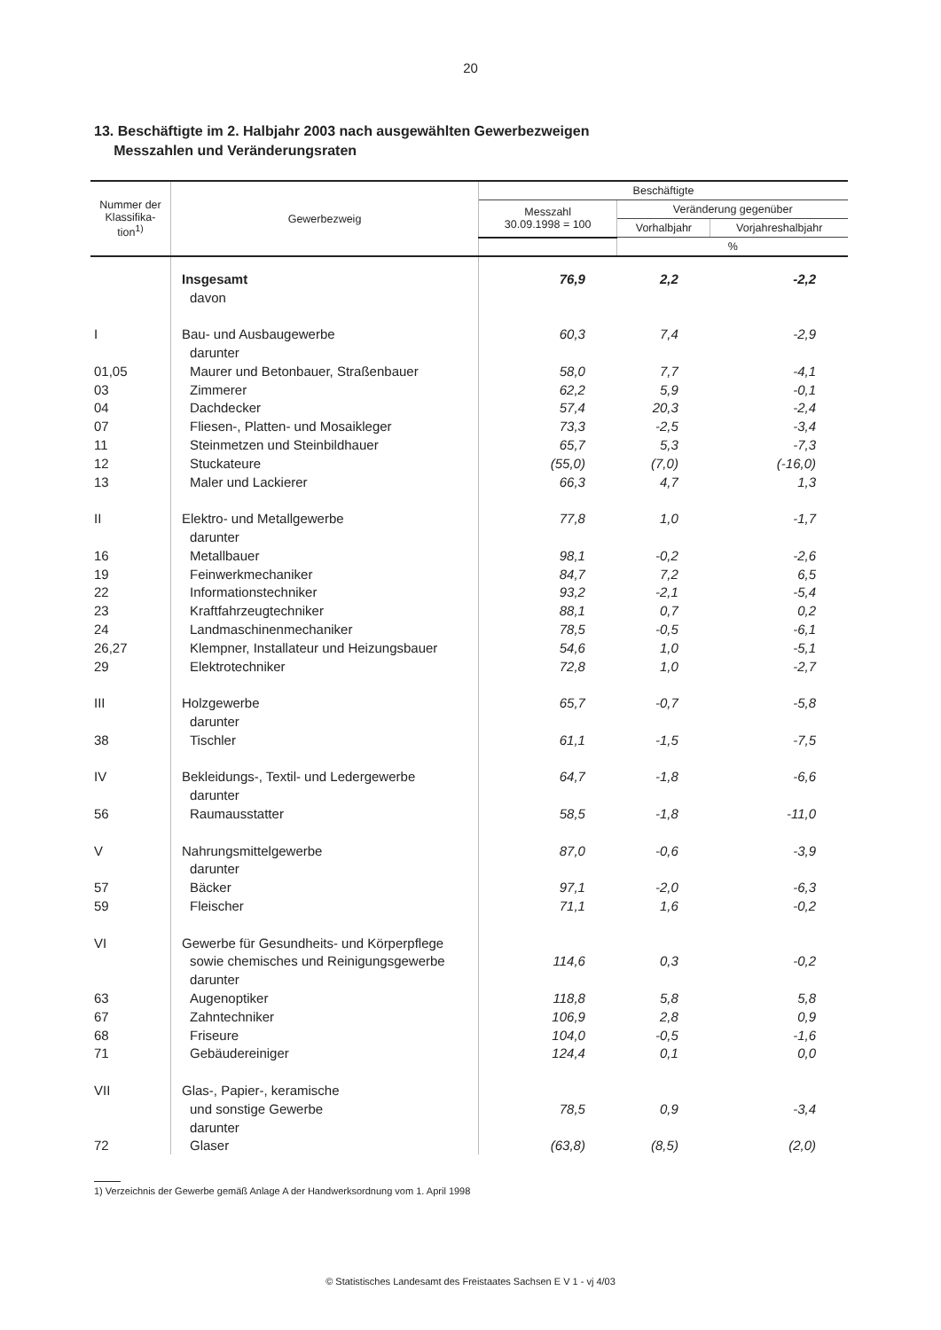20
13. Beschäftigte im 2. Halbjahr 2003 nach ausgewählten Gewerbezweigen
Messzahlen und Veränderungsraten
| Nummer der Klassifika-tion<sup>1)</sup> | Gewerbezweig | Beschäftigte | | |
| --- | --- | --- | --- | --- |
| | | Messzahl 30.09.1998 = 100 | Veränderung gegenüber | |
| | | | Vorhalbjahr | Vorjahreshalbjahr |
| | | | % | |
| | Insgesamt | 76,9 | 2,2 | -2,2 |
| | davon | | | |
| I | Bau- und Ausbaugewerbe | 60,3 | 7,4 | -2,9 |
| | darunter | | | |
| 01,05 | Maurer und Betonbauer, Straßenbauer | 58,0 | 7,7 | -4,1 |
| 03 | Zimmerer | 62,2 | 5,9 | -0,1 |
| 04 | Dachdecker | 57,4 | 20,3 | -2,4 |
| 07 | Fliesen-, Platten- und Mosaikleger | 73,3 | -2,5 | -3,4 |
| 11 | Steinmetzen und Steinbildhauer | 65,7 | 5,3 | -7,3 |
| 12 | Stuckateure | (55,0) | (7,0) | (-16,0) |
| 13 | Maler und Lackierer | 66,3 | 4,7 | 1,3 |
| II | Elektro- und Metallgewerbe | 77,8 | 1,0 | -1,7 |
| | darunter | | | |
| 16 | Metallbauer | 98,1 | -0,2 | -2,6 |
| 19 | Feinwerkmechaniker | 84,7 | 7,2 | 6,5 |
| 22 | Informationstechniker | 93,2 | -2,1 | -5,4 |
| 23 | Kraftfahrzeugtechniker | 88,1 | 0,7 | 0,2 |
| 24 | Landmaschinenmechaniker | 78,5 | -0,5 | -6,1 |
| 26,27 | Klempner, Installateur und Heizungsbauer | 54,6 | 1,0 | -5,1 |
| 29 | Elektrotechniker | 72,8 | 1,0 | -2,7 |
| III | Holzgewerbe | 65,7 | -0,7 | -5,8 |
| | darunter | | | |
| 38 | Tischler | 61,1 | -1,5 | -7,5 |
| IV | Bekleidungs-, Textil- und Ledergewerbe | 64,7 | -1,8 | -6,6 |
| | darunter | | | |
| 56 | Raumausstatter | 58,5 | -1,8 | -11,0 |
| V | Nahrungsmittelgewerbe | 87,0 | -0,6 | -3,9 |
| | darunter | | | |
| 57 | Bäcker | 97,1 | -2,0 | -6,3 |
| 59 | Fleischer | 71,1 | 1,6 | -0,2 |
| VI | Gewerbe für Gesundheits- und Körperpflege | | | |
| | sowie chemisches und Reinigungsgewerbe | 114,6 | 0,3 | -0,2 |
| | darunter | | | |
| 63 | Augenoptiker | 118,8 | 5,8 | 5,8 |
| 67 | Zahntechniker | 106,9 | 2,8 | 0,9 |
| 68 | Friseure | 104,0 | -0,5 | -1,6 |
| 71 | Gebäudereiniger | 124,4 | 0,1 | 0,0 |
| VII | Glas-, Papier-, keramische | | | |
| | und sonstige Gewerbe | 78,5 | 0,9 | -3,4 |
| | darunter | | | |
| 72 | Glaser | (63,8) | (8,5) | (2,0) |
1) Verzeichnis der Gewerbe gemäß Anlage A der Handwerksordnung vom 1. April 1998
© Statistisches Landesamt des Freistaates Sachsen E V 1 - vj 4/03